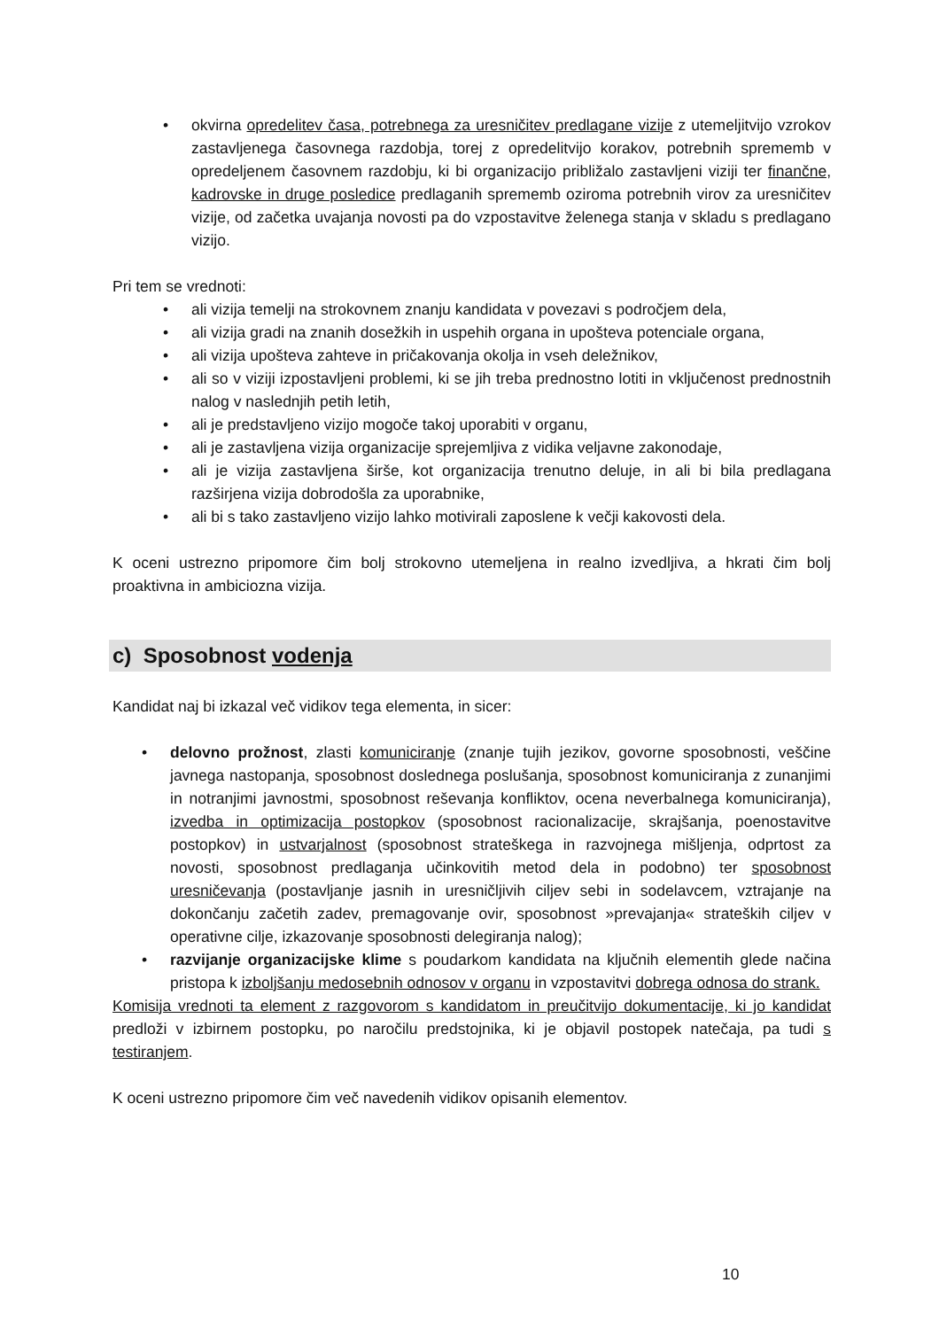• okvirna opredelitev časa, potrebnega za uresničitev predlagane vizije z utemeljitvijo vzrokov zastavljenega časovnega razdobja, torej z opredelitvijo korakov, potrebnih sprememb v opredeljenem časovnem razdobju, ki bi organizacijo približalo zastavljeni viziji ter finančne, kadrovske in druge posledice predlaganih sprememb oziroma potrebnih virov za uresničitev vizije, od začetka uvajanja novosti pa do vzpostavitve želenega stanja v skladu s predlagano vizijo.
Pri tem se vrednoti:
• ali vizija temelji na strokovnem znanju kandidata v povezavi s področjem dela,
• ali vizija gradi na znanih dosežkih in uspehih organa in upošteva potenciale organa,
• ali vizija upošteva zahteve in pričakovanja okolja in vseh deležnikov,
• ali so v viziji izpostavljeni problemi, ki se jih treba prednostno lotiti in vključenost prednostnih nalog v naslednjih petih letih,
• ali je predstavljeno vizijo mogoče takoj uporabiti v organu,
• ali je zastavljena vizija organizacije sprejemljiva z vidika veljavne zakonodaje,
• ali je vizija zastavljena širše, kot organizacija trenutno deluje, in ali bi bila predlagana razširjena vizija dobrodošla za uporabnike,
• ali bi s tako zastavljeno vizijo lahko motivirali zaposlene k večji kakovosti dela.
K oceni ustrezno pripomore čim bolj strokovno utemeljena in realno izvedljiva, a hkrati čim bolj proaktivna in ambiciozna vizija.
c) Sposobnost vodenja
Kandidat naj bi izkazal več vidikov tega elementa, in sicer:
• delovno prožnost, zlasti komuniciranje (znanje tujih jezikov, govorne sposobnosti, veščine javnega nastopanja, sposobnost doslednega poslušanja, sposobnost komuniciranja z zunanjimi in notranjimi javnostmi, sposobnost reševanja konfliktov, ocena neverbalnega komuniciranja), izvedba in optimizacija postopkov (sposobnost racionalizacije, skrajšanja, poenostavitve postopkov) in ustvarjalnost (sposobnost strateškega in razvojnega mišljenja, odprtost za novosti, sposobnost predlaganja učinkovitih metod dela in podobno) ter sposobnost uresničevanja (postavljanje jasnih in uresničljivih ciljev sebi in sodelavcem, vztrajanje na dokončanju začetih zadev, premagovanje ovir, sposobnost »prevajanja« strateških ciljev v operativne cilje, izkazovanje sposobnosti delegiranja nalog);
• razvijanje organizacijske klime s poudarkom kandidata na ključnih elementih glede načina pristopa k izboljšanju medosebnih odnosov v organu in vzpostavitvi dobrega odnosa do strank.
Komisija vrednoti ta element z razgovorom s kandidatom in preučitvijo dokumentacije, ki jo kandidat predloži v izbirnem postopku, po naročilu predstojnika, ki je objavil postopek natečaja, pa tudi s testiranjem.
K oceni ustrezno pripomore čim več navedenih vidikov opisanih elementov.
10